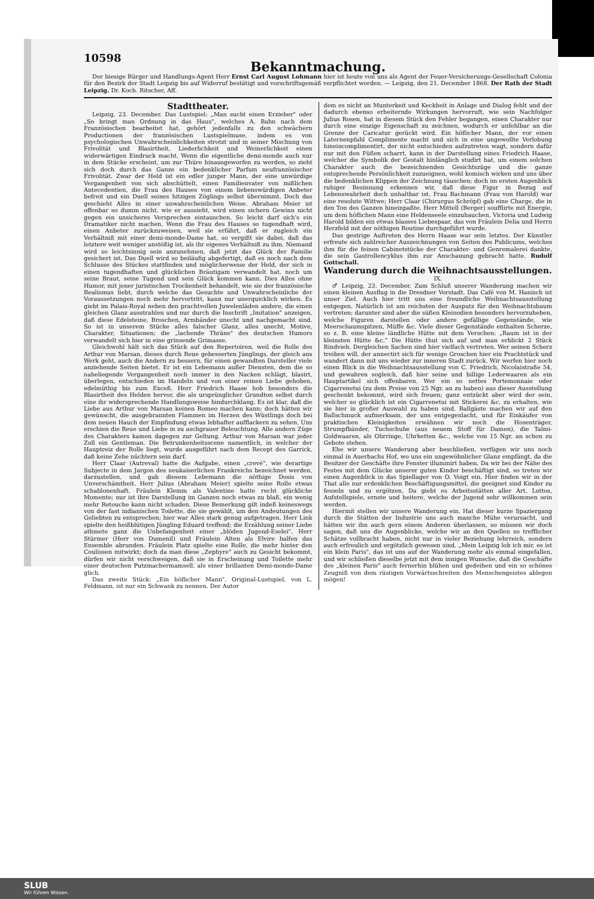10598
Bekanntmachung.
Der hiesige Bürger und Handlungs-Agent Herr Ernst Carl August Lohmann hier ist heute von uns als Agent der Feuer-Versicherungs-Gesellschaft Colonia für den Bezirk der Stadt Leipzig bis auf Widerruf bestätigt und vorschriftsgemäß verpflichtet worden. — Leipzig, den 21. December 1868. Der Rath der Stadt Leipzig. Dr. Koch. Ritscher, Aff.
Stadttheater.
Leipzig, 23. December. Das Lustspiel: „Man sucht einen Erzieher" oder „So bringt man Ordnung in das Haus", welches A. Bahn nach dem Französischen bearbeitet hat, gehört jedenfalls zu den schwächern Productionen der französischen Lustspielmuse, indem es von psychologischen Unwahrscheinlichkeiten strotzt und in seiner Mischung von Frivolität und Blasirtheit, Liederlichkeit und Weinerlichkeit einen widerwärtigen Eindruck macht. Wenn die eigentliche demi-monde auch nur in dem Stücke erscheint, um zur Thüre hinausgeworfen zu werden, so zieht sich doch durch das Ganze ein bedenklicher Parfum neufranzösischer Frivolität. Zwar der Held ist ein edler junger Mann, der eine unwürdige Vergangenheit von sich abschüttelt, einen Familienvater von mißlichen Antecedentien, die Frau des Hauses von einem liebenswürdigen Anbeter befreit und ein Duell seines hitzigen Zöglings selbst übernimmt. Doch das geschieht Alles in einer unwahrscheinlichen Weise. Abraham Meier ist offenbar so dumm nicht, wie er aussieht, wird einen sichern Gewinn nicht gegen ein unsicheres Versprechen eintauschen. So leicht darf sich's ein Dramatiker nicht machen. Wenn die Frau des Hauses so tugendhaft wird, einen Anbeter zurückzuweisen, weil sie erfährt, daß er zugleich ein Verhältniß mit einer demi-monde-Dame hat, so vergißt sie dabei, daß das letztere weit weniger anstößig ist, als ihr eigenes Verhältniß zu ihm. Niemand wird so leichtsinnig sein anzunehmen, daß jetzt das Glück der Familie gesichert ist. Das Duell wird so beiläufig abgefertigt, daß es noch nach dem Schlusse des Stückes stattfinden und möglicherweise der Held, der sich in einen tugendhaften und glücklichen Bräutigam verwandelt hat, noch um seine Braut, seine Tugend und sein Glück kommen kann. Dies Alles ohne Humor, mit jener juristischen Trockenheit behandelt, wie sie der französische Realismus liebt, durch welche das Gesuchte und Unwahrscheinliche der Voraussetzungen noch mehr hervortritt, kann nur unerquicklich wirken. Es giebt im Palais-Royal neben den prachtvollen Juwelenläden andere, die einen gleichen Glanz ausstrahlen und nur durch die Inschrift „Imitation" anzeigen, daß diese Edelsteine, Broschen, Armbänder unecht und nachgemacht sind. So ist in unserem Stücke alles falscher Glanz, alles unecht, Motive, Charakter, Situationen; die „lachende Thräne" des deutschen Humors verwandelt sich hier in eine grinsende Grimasse.
Gleichwohl hält sich das Stück auf den Repertoiren, weil die Rolle des Arthur von Marsan, dieses durch Reue gebesserten Jünglings, der gleich ans Werk geht, auch die Andern zu bessern, für einen gewandten Darsteller viele anziehende Seiten bietet. Er ist ein Lebemann außer Diensten, dem die so naheliegende Vergangenheit noch immer in den Nacken schlägt, blasirt, überlegen, entschieden im Handeln und von einer reinen Liebe gehoben, edelmüthig bis zum Exceß. Herr Friedrich Haase hob besonders die Blasirtheit des Helden hervor, die als ursprünglicher Grundton selbst durch eine ihr widersprechende Handlungsweise hindurchklang. Es ist klar, daß die Liebe aus Arthur von Marsan keinen Romeo machen kann; doch hätten wir gewünscht, die ausgebrannten Flammen im Herzen des Wüstlings doch bei dem neuen Hauch der Empfindung etwas lebhafter aufflackern zu sehen. Uns erschien die Reue und Liebe in zu aschgrauer Beleuchtung. Alle andern Züge des Charakters kamen dagegen zur Geltung. Arthur von Marsan war jeder Zoll ein Gentleman. Die Betrunkenheitsscene namentlich, in welcher der Hauptreiz der Rolle liegt, wurde ausgeführt nach dem Recept des Garrick, daß keine Zehe nüchtern sein darf.
Herr Claar (Autreval) hatte die Aufgabe, einen „crevé", wie derartige Subjecte in dem Jargon des neukaiserlichen Frankreichs bezeichnet werden, darzustellen, und gab diesem Lebemann die nöthige Dosis von Unverschämtheit. Herr Julius (Abraham Meier) spielte seine Rolle etwas schablonenhaft. Fräulein Klemm als Valentine hatte recht glückliche Momente; nur ist ihre Darstellung im Ganzen noch etwas zu blaß, ein wenig mehr Retouche kann nicht schaden. Diese Bemerkung gilt indeß keineswegs von der fast indianischen Toilette, die sie gewählt, um den Andeutungen des Geliebten zu entsprechen; hier war Alles stark genug aufgetragen. Herr Link spielte den heißblütigen Jüngling Eduard treffend; die Erzählung seiner Liebe athmete ganz die Unbefangenheit einer „blöden Jugend-Eselei". Herr Stürmer (Herr von Dumenil) und Fräulein Alten als Elvire halfen das Ensemble abrunden. Fräulein Platz spielte eine Rolle, die mehr hinter den Coulissen mitwirkt; doch da man diese „Zephyre" auch zu Gesicht bekommt, dürfen wir nicht verschweigen, daß sie in Erscheinung und Toilette mehr einer deutschen Putzmachermamsell, als einer brillanten Demi-monde-Dame glich.
Das zweite Stück: „Ein höflicher Mann", Original-Lustspiel, von L. Feldmann, ist nur ein Schwank zu nennen. Der Autor
dem es nicht an Munterkeit und Keckheit in Anlage und Dialog fehlt und der dadurch ebenso erheiternde Wirkungen hervorruft, wie sein Nachfolger Julius Rosen, hat in diesem Stück den Fehler begangen, einen Charakter nur durch eine einzige Eigenschaft zu zeichnen, wodurch er unfehlbar an die Grenze der Caricatur gerückt wird. Ein höflicher Mann, der vor einen Laternenpfahl Complimente macht und sich in eine ungewollte Verlobung hineincomplimentirt, der nicht entschieden aufzutreten wagt, sondern dafür nur mit den Füßen scharrt, kann in der Darstellung eines Friedrich Haase, welcher die Symbolik der Gestalt hinlänglich studirt hat, um einem solchen Charakter auch die bezeichnenden Gesichtszüge und die ganze entsprechende Persönlichkeit zuzueignen, wohl komisch wirken und uns über die bedenklichen Klippen der Zeichnung täuschen; doch im ersten Augenblick ruhiger Besinnung erkennen wir, daß diese Figur in Bezug auf Lebenswahrheit doch unhaltbar ist. Frau Bachmann (Frau von Harold) war eine resolute Wittwe; Herr Claar (Chirurgus Schröpf) gab eine Charge, die in den Ton des Ganzen hineinpaßte. Herr Mittell (Berger) soufflirte mit Energie, um dem höflichen Mann eine Heldenseele einzuhauchen. Victoria und Ludwig Harold bilden ein etwas blasses Liebespaar, das von Fräulein Delia und Herrn Herzfeld mit der nöthigen Routine durchgeführt wurde.
Das gestrige Auftreten des Herrn Haase war sein letztes. Der Künstler erfreute sich zahlreicher Auszeichnungen von Seiten des Publicums, welches ihm für die feinen Cabinetstücke der Charakter- und Genremalerei dankte, die sein Gastrollencyklus ihm zur Anschauung gebracht hatte. Rudolf Gottschall.
Wanderung durch die Weihnachtsausstellungen.
IX.
♂ Leipzig, 23. December. Zum Schluß unserer Wanderung machen wir einen kleinen Ausflug in die Dresdner Vorstadt. Das Café von M. Hanisch ist unser Ziel. Auch hier tritt uns eine freundliche Weihnachtsausstellung entgegen. Natürlich ist am reichsten der Ausputz für den Weihnachtsbaum vertreten; darunter sind aber die süßen Kleinodien besonders hervorzuheben, welche Figuren darstellen oder andere gefällige Gegenstände, wie Meerschaumspitzen, Müffe &c. Viele dieser Gegenstände enthalten Scherze, so z. B. eine kleine ländliche Hütte mit dem Verschen: „Raum ist in der kleinsten Hütte &c." Die Hütte thut sich auf und man erblickt 2 Stück Rindvieh. Dergleichen Sachen sind hier vielfach vertreten. Wer seinen Scherz treiben will, der annectirt sich für wenige Groschen hier ein Prachtstück und wandert dann mit uns wieder zur inneren Stadt zurück. Wir werfen hier noch einen Blick in die Weihnachtsausstellung von C. Friedrich, Nicolaistraße 54, und gewahren sogleich, daß hier seine und billige Lederwaaren als ein Hauptartikel sich offenbaren. Wer ein so nettes Portemonnaie oder Cigarrenetui (zu dem Preise von 25 Ngr. an zu haben) aus dieser Ausstellung geschenkt bekommt, wird sich freuen; ganz entzückt aber wird der sein, welcher so glücklich ist ein Cigarrenetui mit Stickerei &c. zu erhalten, wie sie hier in großer Auswahl zu haben sind. Ballgäste machen wir auf den Ballschmuck aufmerksam, der uns entgegenlacht, und für Einkäufer von praktischen Kleinigkeiten erwähnen wir noch die Hosenträger, Strumpfbänder, Tuchschuhe (aus neuem Stoff für Damen), die Talmi-Goldwaaren, als Ohrringe, Uhrketten &c., welche von 15 Ngr. an schon zu Gebote stehen.
Ehe wir unsere Wanderung aber beschließen, verfügen wir uns noch einmal in Auerbachs Hof, wo uns ein ungewöhnlicher Glanz empfängt, da die Besitzer der Geschäfte ihre Fenster illuminirt haben. Da wir bei der Nähe des Festes mit dem Glücke unserer guten Kinder beschäftigt sind, so treten wir einen Augenblick in das Spiellager von O. Voigt ein. Hier finden wir in der That alle nur erdenklichen Beschäftigungsmittel, die geeignet sind Kinder zu fesseln und zu ergötzen. Da giebt es Arbeitsstätten aller Art, Lottos, Aufstellspiele, ernste und heitere, welche der Jugend sehr willkommen sein werden.
Hiermit stellen wir unsere Wanderung ein. Hat dieser kurze Spaziergang durch die Stätten der Industrie uns auch manche Mühe verursacht, und hätten wir ihn auch gern einem Anderen überlassen, so müssen wir doch sagen, daß uns die Augenblicke, welche wir an den Quellen so trefflicher Schätze vollbracht haben, nicht nur in vieler Beziehung lehrreich, sondern auch erfreulich und ergötzlich gewesen sind. „Mein Leipzig lob ich mir, es ist ein klein Paris", das ist uns auf der Wanderung mehr als einmal eingefallen, und wir schließen dieselbe jetzt mit dem innigen Wunsche, daß die Geschäfte des „kleinen Paris" auch fernerhin blühen und gedeihen und ein so schönes Zeugniß von dem rüstigen Vorwärtsschreiten des Menschengeistes ablegen mögen!
SLUB
Wir führen Wissen.